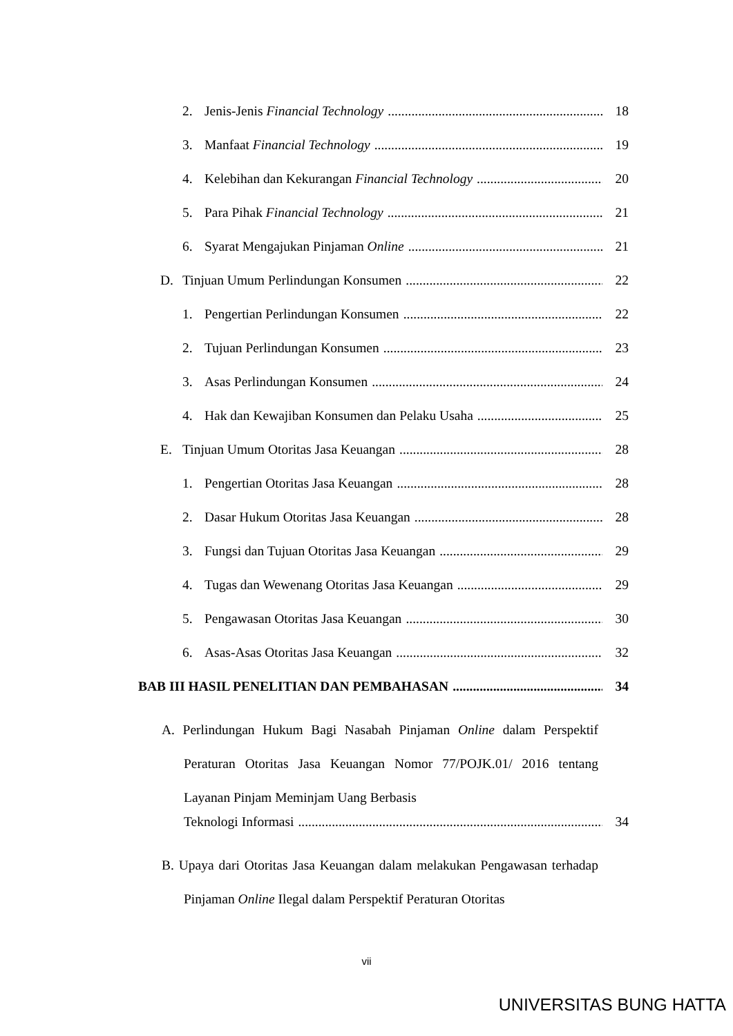2. Jenis-Jenis Financial Technology 18
3. Manfaat Financial Technology 19
4. Kelebihan dan Kekurangan Financial Technology 20
5. Para Pihak Financial Technology 21
6. Syarat Mengajukan Pinjaman Online 21
D. Tinjuan Umum Perlindungan Konsumen 22
1. Pengertian Perlindungan Konsumen 22
2. Tujuan Perlindungan Konsumen 23
3. Asas Perlindungan Konsumen 24
4. Hak dan Kewajiban Konsumen dan Pelaku Usaha 25
E. Tinjuan Umum Otoritas Jasa Keuangan 28
1. Pengertian Otoritas Jasa Keuangan 28
2. Dasar Hukum Otoritas Jasa Keuangan 28
3. Fungsi dan Tujuan Otoritas Jasa Keuangan 29
4. Tugas dan Wewenang Otoritas Jasa Keuangan 29
5. Pengawasan Otoritas Jasa Keuangan 30
6. Asas-Asas Otoritas Jasa Keuangan 32
BAB III HASIL PENELITIAN DAN PEMBAHASAN 34
A. Perlindungan Hukum Bagi Nasabah Pinjaman Online dalam Perspektif Peraturan Otoritas Jasa Keuangan Nomor 77/POJK.01/ 2016 tentang Layanan Pinjam Meminjam Uang Berbasis
Teknologi Informasi 34
B. Upaya dari Otoritas Jasa Keuangan dalam melakukan Pengawasan terhadap Pinjaman Online Ilegal dalam Perspektif Peraturan Otoritas
vii
UNIVERSITAS BUNG HATTA